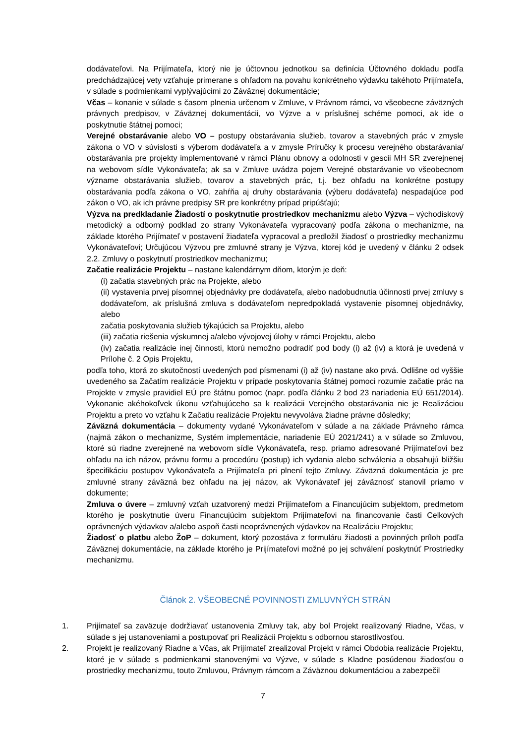dodávateľovi. Na Prijímateľa, ktorý nie je účtovnou jednotkou sa definícia Účtovného dokladu podľa predchádzajúcej vety vzťahuje primerane s ohľadom na povahu konkrétneho výdavku takéhoto Prijímateľa, v súlade s podmienkami vyplývajúcimi zo Záväznej dokumentácie;
Včas – konanie v súlade s časom plnenia určenom v Zmluve, v Právnom rámci, vo všeobecne záväzných právnych predpisov, v Záväznej dokumentácii, vo Výzve a v príslušnej schéme pomoci, ak ide o poskytnutie štátnej pomoci;
Verejné obstarávanie alebo VO – postupy obstarávania služieb, tovarov a stavebných prác v zmysle zákona o VO v súvislosti s výberom dodávateľa a v zmysle Príručky k procesu verejného obstarávania/ obstarávania pre projekty implementované v rámci Plánu obnovy a odolnosti v gescii MH SR zverejnenej na webovom sídle Vykonávateľa; ak sa v Zmluve uvádza pojem Verejné obstarávanie vo všeobecnom význame obstarávania služieb, tovarov a stavebných prác, t.j. bez ohľadu na konkrétne postupy obstarávania podľa zákona o VO, zahŕňa aj druhy obstarávania (výberu dodávateľa) nespadajúce pod zákon o VO, ak ich právne predpisy SR pre konkrétny prípad pripúšťajú;
Výzva na predkladanie Žiadostí o poskytnutie prostriedkov mechanizmu alebo Výzva – východiskový metodický a odborný podklad zo strany Vykonávateľa vypracovaný podľa zákona o mechanizme, na základe ktorého Prijímateľ v postavení žiadateľa vypracoval a predložil žiadosť o prostriedky mechanizmu Vykonávateľovi; Určujúcou Výzvou pre zmluvné strany je Výzva, ktorej kód je uvedený v článku 2 odsek 2.2. Zmluvy o poskytnutí prostriedkov mechanizmu;
Začatie realizácie Projektu – nastane kalendárnym dňom, ktorým je deň:
(i) začatia stavebných prác na Projekte, alebo
(ii) vystavenia prvej písomnej objednávky pre dodávateľa, alebo nadobudnutia účinnosti prvej zmluvy s dodávateľom, ak príslušná zmluva s dodávateľom nepredpokladá vystavenie písomnej objednávky, alebo
začatia poskytovania služieb týkajúcich sa Projektu, alebo
(iii) začatia riešenia výskumnej a/alebo vývojovej úlohy v rámci Projektu, alebo
(iv) začatia realizácie inej činnosti, ktorú nemožno podradiť pod body (i) až (iv) a ktorá je uvedená v Prílohe č. 2 Opis Projektu,
podľa toho, ktorá zo skutočností uvedených pod písmenami (i) až (iv) nastane ako prvá. Odlišne od vyššie uvedeného sa Začatím realizácie Projektu v prípade poskytovania štátnej pomoci rozumie začatie prác na Projekte v zmysle pravidiel EÚ pre štátnu pomoc (napr. podľa článku 2 bod 23 nariadenia EÚ 651/2014). Vykonanie akéhokoľvek úkonu vzťahujúceho sa k realizácii Verejného obstarávania nie je Realizáciou Projektu a preto vo vzťahu k Začatiu realizácie Projektu nevyvoláva žiadne právne dôsledky;
Záväzná dokumentácia – dokumenty vydané Vykonávateľom v súlade a na základe Právneho rámca (najmä zákon o mechanizme, Systém implementácie, nariadenie EÚ 2021/241) a v súlade so Zmluvou, ktoré sú riadne zverejnené na webovom sídle Vykonávateľa, resp. priamo adresované Prijímateľovi bez ohľadu na ich názov, právnu formu a procedúru (postup) ich vydania alebo schválenia a obsahujú bližšiu špecifikáciu postupov Vykonávateľa a Prijímateľa pri plnení tejto Zmluvy. Záväzná dokumentácia je pre zmluvné strany záväzná bez ohľadu na jej názov, ak Vykonávateľ jej záväznosť stanovil priamo v dokumente;
Zmluva o úvere – zmluvný vzťah uzatvorený medzi Prijímateľom a Financujúcim subjektom, predmetom ktorého je poskytnutie úveru Financujúcim subjektom Prijímateľovi na financovanie časti Celkových oprávnených výdavkov a/alebo aspoň časti neoprávnených výdavkov na Realizáciu Projektu;
Žiadosť o platbu alebo ŽoP – dokument, ktorý pozostáva z formuláru žiadosti a povinných príloh podľa Záväznej dokumentácie, na základe ktorého je Prijímateľovi možné po jej schválení poskytnúť Prostriedky mechanizmu.
Článok 2. VŠEOBECNÉ POVINNOSTI ZMLUVNÝCH STRÁN
1. Prijímateľ sa zaväzuje dodržiavať ustanovenia Zmluvy tak, aby bol Projekt realizovaný Riadne, Včas, v súlade s jej ustanoveniami a postupovať pri Realizácii Projektu s odbornou starostlivosťou.
2. Projekt je realizovaný Riadne a Včas, ak Prijímateľ zrealizoval Projekt v rámci Obdobia realizácie Projektu, ktoré je v súlade s podmienkami stanovenými vo Výzve, v súlade s Kladne posúdenou žiadosťou o prostriedky mechanizmu, touto Zmluvou, Právnym rámcom a Záväznou dokumentáciou a zabezpečil
7